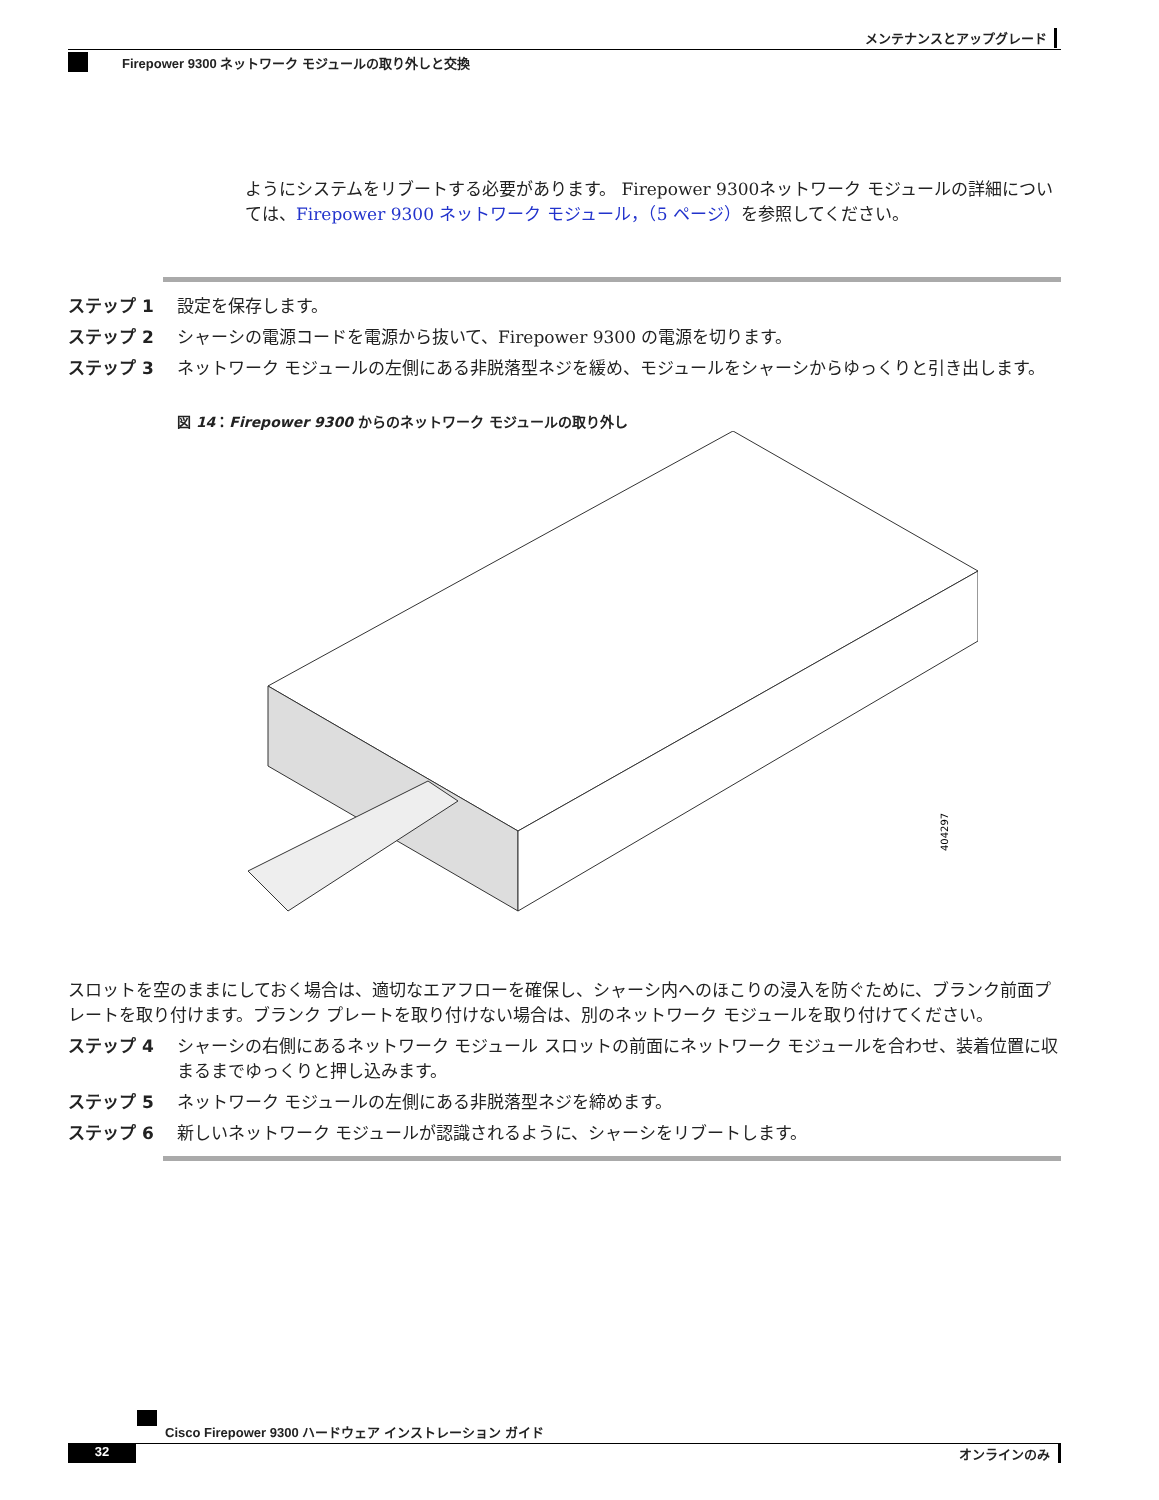メンテナンスとアップグレード
Firepower 9300 ネットワーク モジュールの取り外しと交換
ようにシステムをリブートする必要があります。 Firepower 9300ネットワーク モジュールの詳細については、Firepower 9300 ネットワーク モジュール，（5 ページ）を参照してください。
ステップ 1 設定を保存します。
ステップ 2 シャーシの電源コードを電源から抜いて、Firepower 9300 の電源を切ります。
ステップ 3 ネットワーク モジュールの左側にある非脱落型ネジを緩め、モジュールをシャーシからゆっくりと引き出します。
図 14：Firepower 9300 からのネットワーク モジュールの取り外し
404297
スロットを空のままにしておく場合は、適切なエアフローを確保し、シャーシ内へのほこりの浸入を防ぐために、ブランク前面プレートを取り付けます。ブランク プレートを取り付けない場合は、別のネットワーク モジュールを取り付けてください。
ステップ 4 シャーシの右側にあるネットワーク モジュール スロットの前面にネットワーク モジュールを合わせ、装着位置に収まるまでゆっくりと押し込みます。
ステップ 5 ネットワーク モジュールの左側にある非脱落型ネジを締めます。
ステップ 6 新しいネットワーク モジュールが認識されるように、シャーシをリブートします。
Cisco Firepower 9300 ハードウェア インストレーション ガイド
32 オンラインのみ